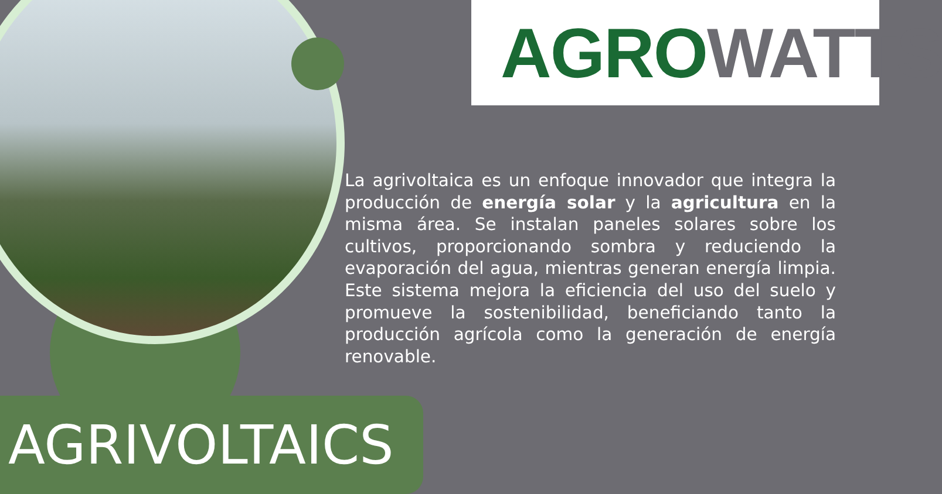AGRO WATTS
La agrivoltaica es un enfoque innovador que integra la producción de energía solar y la agricultura en la misma área. Se instalan paneles solares sobre los cultivos, proporcionando sombra y reduciendo la evaporación del agua, mientras generan energía limpia. Este sistema mejora la eficiencia del uso del suelo y promueve la sostenibilidad, beneficiando tanto la producción agrícola como la generación de energía renovable.
AGRIVOLTAICS